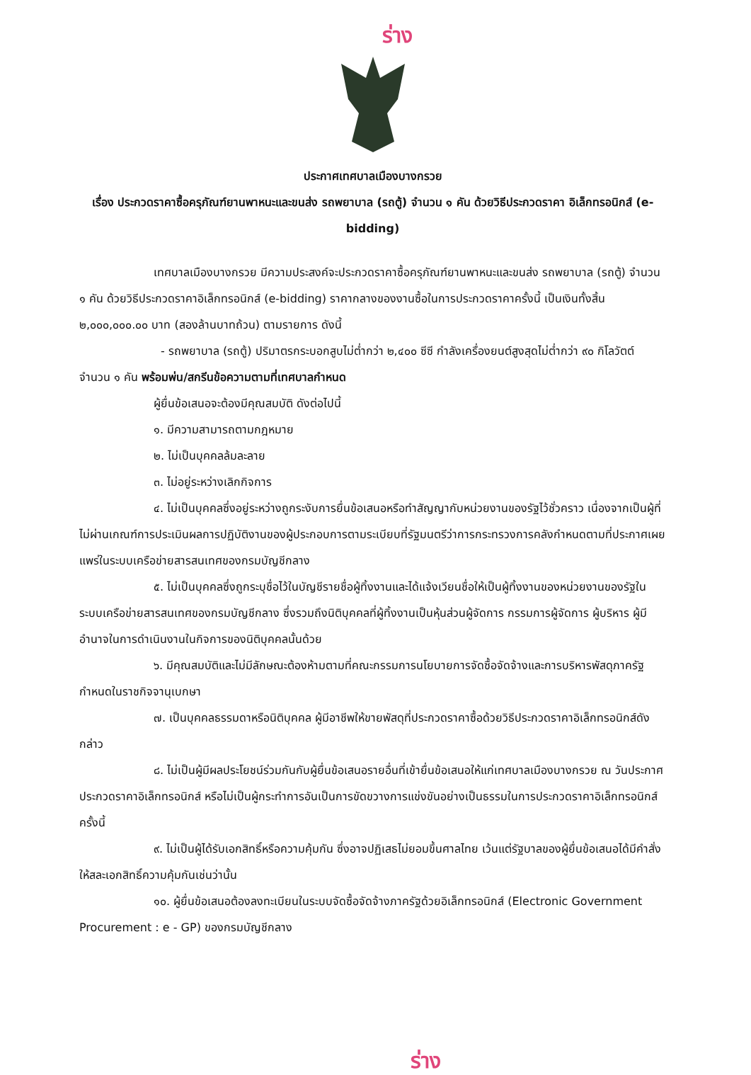ร่าง
ประกาศเทศบาลเมืองบางกรวย
เรื่อง ประกวดราคาซื้อครุภัณฑ์ยานพาหนะและขนส่ง รถพยาบาล (รถตู้) จำนวน ๑ คัน ด้วยวิธีประกวดราคา อิเล็กทรอนิกส์ (e-bidding)
เทศบาลเมืองบางกรวย มีความประสงค์จะประกวดราคาซื้อครุภัณฑ์ยานพาหนะและขนส่ง รถพยาบาล (รถตู้) จำนวน ๑ คัน ด้วยวิธีประกวดราคาอิเล็กทรอนิกส์ (e-bidding) ราคากลางของงานซื้อในการประกวดราคาครั้งนี้ เป็นเงินทั้งสิ้น ๒,๐๐๐,๐๐๐.๐๐ บาท (สองล้านบาทถ้วน) ตามรายการ ดังนี้
- รถพยาบาล (รถตู้) ปริมาตรกระบอกสูบไม่ต่ำกว่า ๒,๔๐๐ ซีซี กำลังเครื่องยนต์สูงสุดไม่ต่ำกว่า ๙๐ กิโลวัตต์ จำนวน ๑ คัน พร้อมพ่น/สกรีนข้อความตามที่เทศบาลกำหนด
ผู้ยื่นข้อเสนอจะต้องมีคุณสมบัติ ดังต่อไปนี้
๑. มีความสามารถตามกฎหมาย
๒. ไม่เป็นบุคคลล้มละลาย
๓. ไม่อยู่ระหว่างเลิกกิจการ
๔. ไม่เป็นบุคคลซึ่งอยู่ระหว่างถูกระงับการยื่นข้อเสนอหรือทำสัญญากับหน่วยงานของรัฐไว้ชั่วคราว เนื่องจากเป็นผู้ที่ไม่ผ่านเกณฑ์การประเมินผลการปฏิบัติงานของผู้ประกอบการตามระเบียบที่รัฐมนตรีว่าการกระทรวงการคลังกำหนดตามที่ประกาศเผยแพร่ในระบบเครือข่ายสารสนเทศของกรมบัญชีกลาง
๕. ไม่เป็นบุคคลซึ่งถูกระบุชื่อไว้ในบัญชีรายชื่อผู้ทิ้งงานและได้แจ้งเวียนชื่อให้เป็นผู้ทิ้งงานของหน่วยงานของรัฐในระบบเครือข่ายสารสนเทศของกรมบัญชีกลาง ซึ่งรวมถึงนิติบุคคลที่ผู้ทิ้งงานเป็นหุ้นส่วนผู้จัดการ กรรมการผู้จัดการ ผู้บริหาร ผู้มีอำนาจในการดำเนินงานในกิจการของนิติบุคคลนั้นด้วย
๖. มีคุณสมบัติและไม่มีลักษณะต้องห้ามตามที่คณะกรรมการนโยบายการจัดซื้อจัดจ้างและการบริหารพัสดุภาครัฐกำหนดในราชกิจจานุเบกษา
๗. เป็นบุคคลธรรมดาหรือนิติบุคคล ผู้มีอาชีพให้ขายพัสดุที่ประกวดราคาซื้อด้วยวิธีประกวดราคาอิเล็กทรอนิกส์ดังกล่าว
๘. ไม่เป็นผู้มีผลประโยชน์ร่วมกันกับผู้ยื่นข้อเสนอรายอื่นที่เข้ายื่นข้อเสนอให้แก่เทศบาลเมืองบางกรวย ณ วันประกาศประกวดราคาอิเล็กทรอนิกส์ หรือไม่เป็นผู้กระทำการอันเป็นการขัดขวางการแข่งขันอย่างเป็นธรรมในการประกวดราคาอิเล็กทรอนิกส์ครั้งนี้
๙. ไม่เป็นผู้ได้รับเอกสิทธิ์หรือความคุ้มกัน ซึ่งอาจปฏิเสธไม่ยอมขึ้นศาลไทย เว้นแต่รัฐบาลของผู้ยื่นข้อเสนอได้มีคำสั่งให้สละเอกสิทธิ์ความคุ้มกันเช่นว่านั้น
๑๐. ผู้ยื่นข้อเสนอต้องลงทะเบียนในระบบจัดซื้อจัดจ้างภาครัฐด้วยอิเล็กทรอนิกส์ (Electronic Government Procurement : e - GP) ของกรมบัญชีกลาง
ร่าง